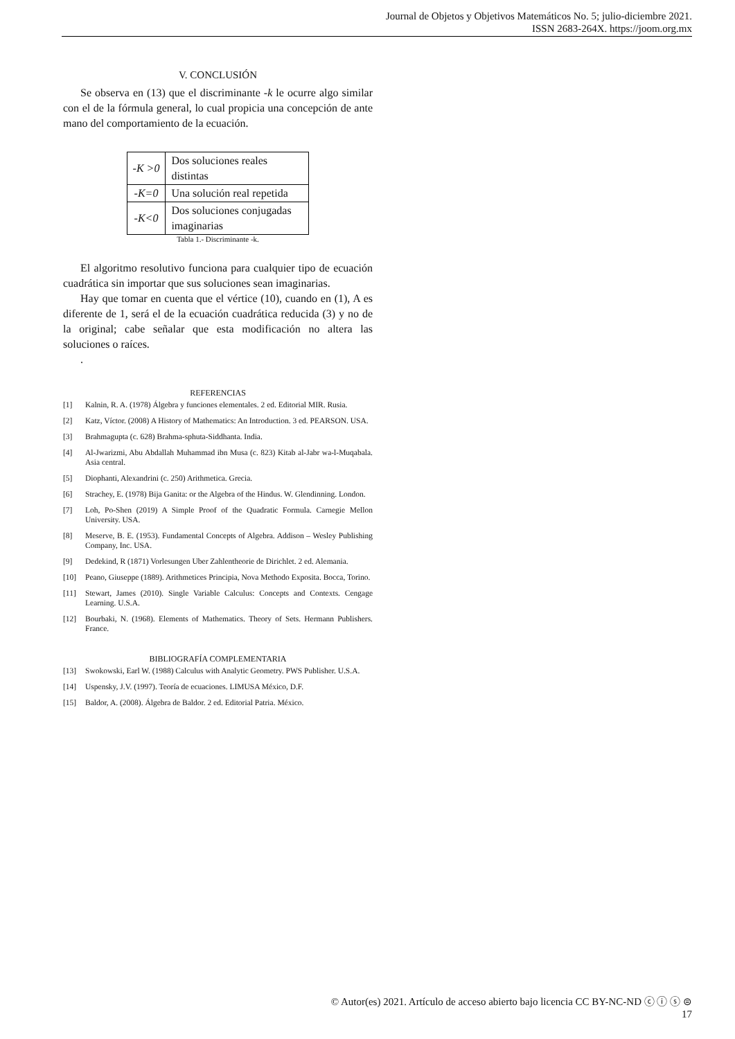Journal de Objetos y Objetivos Matemáticos No. 5; julio-diciembre 2021.
ISSN 2683-264X. https://joom.org.mx
V. CONCLUSIÓN
Se observa en (13) que el discriminante -k le ocurre algo similar con el de la fórmula general, lo cual propicia una concepción de ante mano del comportamiento de la ecuación.
| -K >0 | Dos soluciones reales distintas |
| -K=0 | Una solución real repetida |
| -K<0 | Dos soluciones conjugadas imaginarias |
Tabla 1.- Discriminante -k.
El algoritmo resolutivo funciona para cualquier tipo de ecuación cuadrática sin importar que sus soluciones sean imaginarias.
Hay que tomar en cuenta que el vértice (10), cuando en (1), A es diferente de 1, será el de la ecuación cuadrática reducida (3) y no de la original; cabe señalar que esta modificación no altera las soluciones o raíces.
.
REFERENCIAS
[1] Kalnin, R. A. (1978) Álgebra y funciones elementales. 2 ed. Editorial MIR. Rusia.
[2] Katz, Víctor. (2008) A History of Mathematics: An Introduction. 3 ed. PEARSON. USA.
[3] Brahmagupta (c. 628) Brahma-sphuta-Siddhanta. India.
[4] Al-Jwarizmi, Abu Abdallah Muhammad ibn Musa (c. 823) Kitab al-Jabr wa-l-Muqabala. Asia central.
[5] Diophanti, Alexandrini (c. 250) Arithmetica. Grecia.
[6] Strachey, E. (1978) Bija Ganita: or the Algebra of the Hindus. W. Glendinning. London.
[7] Loh, Po-Shen (2019) A Simple Proof of the Quadratic Formula. Carnegie Mellon University. USA.
[8] Meserve, B. E. (1953). Fundamental Concepts of Algebra. Addison – Wesley Publishing Company, Inc. USA.
[9] Dedekind, R (1871) Vorlesungen Uber Zahlentheorie de Dirichlet. 2 ed. Alemania.
[10] Peano, Giuseppe (1889). Arithmetices Principia, Nova Methodo Exposita. Bocca, Torino.
[11] Stewart, James (2010). Single Variable Calculus: Concepts and Contexts. Cengage Learning. U.S.A.
[12] Bourbaki, N. (1968). Elements of Mathematics. Theory of Sets. Hermann Publishers. France.
BIBLIOGRAFÍA COMPLEMENTARIA
[13] Swokowski, Earl W. (1988) Calculus with Analytic Geometry. PWS Publisher. U.S.A.
[14] Uspensky, J.V. (1997). Teoría de ecuaciones. LIMUSA México, D.F.
[15] Baldor, A. (2008). Álgebra de Baldor. 2 ed. Editorial Patria. México.
© Autor(es) 2021. Artículo de acceso abierto bajo licencia CC BY-NC-ND ⓒ ⓘ ⓢ ⊜
17